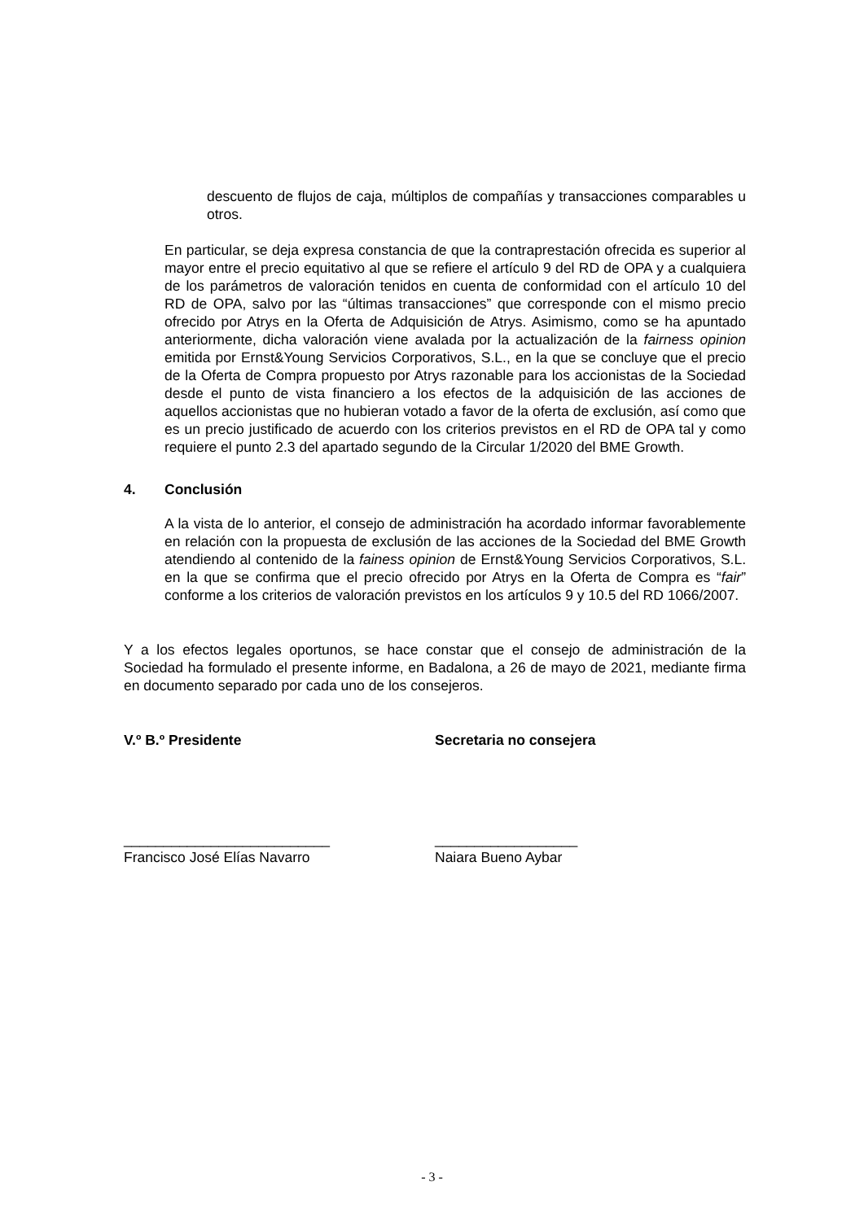descuento de flujos de caja, múltiplos de compañías y transacciones comparables u otros.
En particular, se deja expresa constancia de que la contraprestación ofrecida es superior al mayor entre el precio equitativo al que se refiere el artículo 9 del RD de OPA y a cualquiera de los parámetros de valoración tenidos en cuenta de conformidad con el artículo 10 del RD de OPA, salvo por las “últimas transacciones” que corresponde con el mismo precio ofrecido por Atrys en la Oferta de Adquisición de Atrys. Asimismo, como se ha apuntado anteriormente, dicha valoración viene avalada por la actualización de la fairness opinion emitida por Ernst&Young Servicios Corporativos, S.L., en la que se concluye que el precio de la Oferta de Compra propuesto por Atrys razonable para los accionistas de la Sociedad desde el punto de vista financiero a los efectos de la adquisición de las acciones de aquellos accionistas que no hubieran votado a favor de la oferta de exclusión, así como que es un precio justificado de acuerdo con los criterios previstos en el RD de OPA tal y como requiere el punto 2.3 del apartado segundo de la Circular 1/2020 del BME Growth.
4. Conclusión
A la vista de lo anterior, el consejo de administración ha acordado informar favorablemente en relación con la propuesta de exclusión de las acciones de la Sociedad del BME Growth atendiendo al contenido de la fainess opinion de Ernst&Young Servicios Corporativos, S.L. en la que se confirma que el precio ofrecido por Atrys en la Oferta de Compra es “fair” conforme a los criterios de valoración previstos en los artículos 9 y 10.5 del RD 1066/2007.
Y a los efectos legales oportunos, se hace constar que el consejo de administración de la Sociedad ha formulado el presente informe, en Badalona, a 26 de mayo de 2021, mediante firma en documento separado por cada uno de los consejeros.
V.º B.º Presidente Secretaria no consejera
__________________________
Francisco José Elías Navarro
__________________
Naiara Bueno Aybar
- 3 -